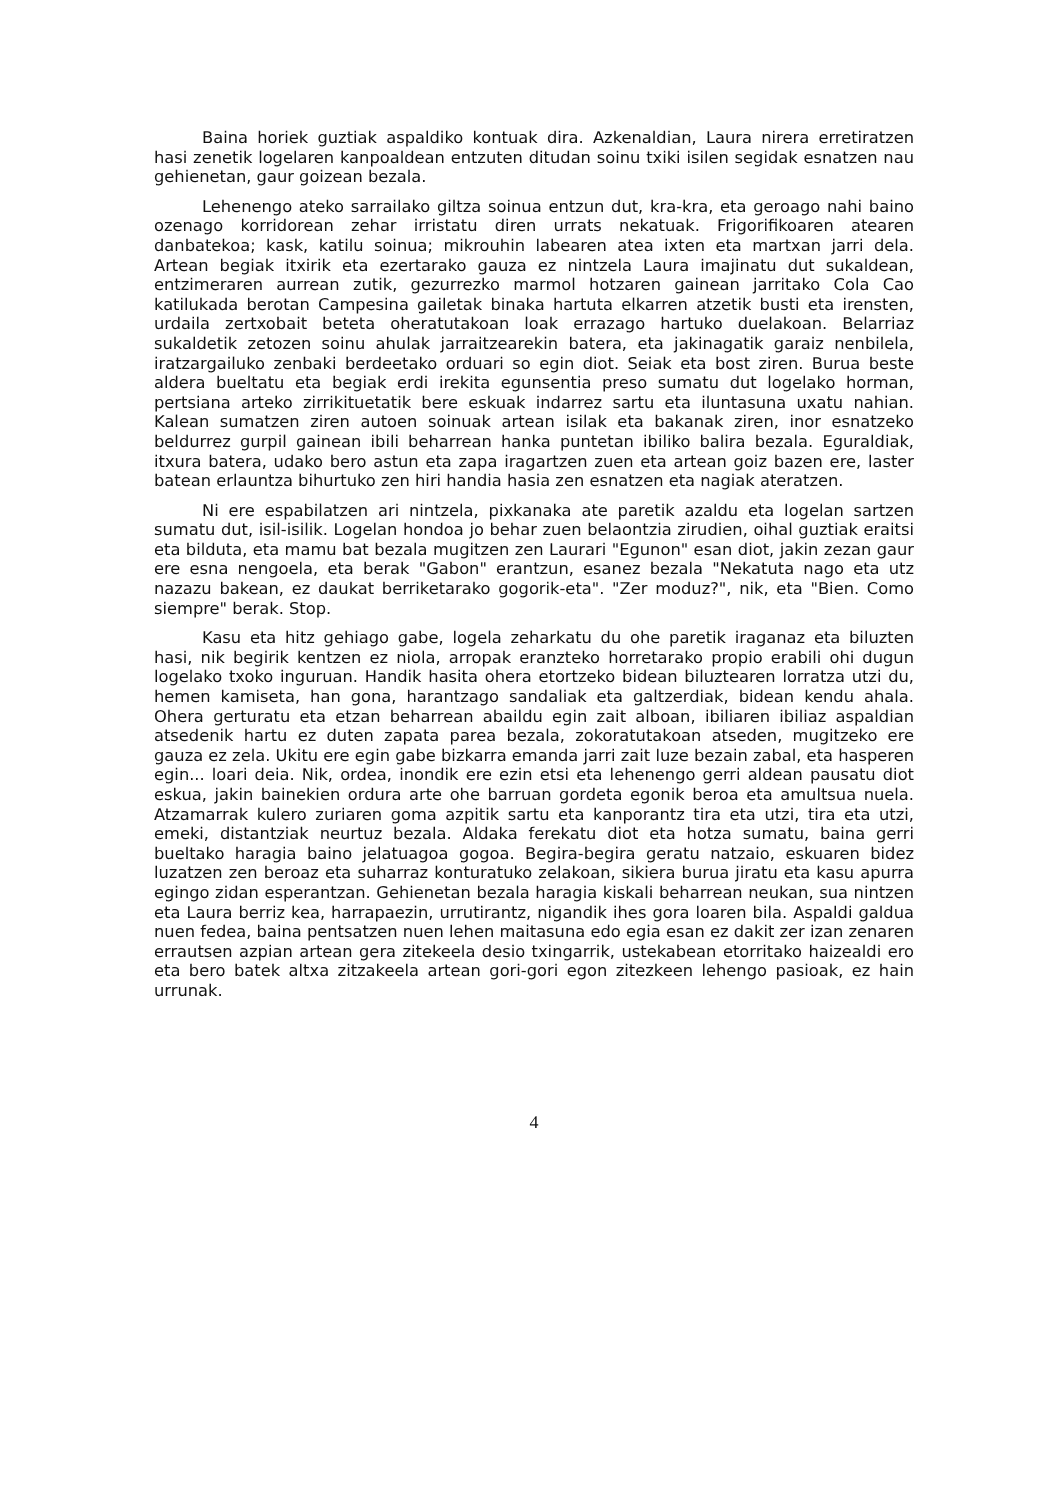Baina horiek guztiak aspaldiko kontuak dira. Azkenaldian, Laura nirera erretiratzen hasi zenetik logelaren kanpoaldean entzuten ditudan soinu txiki isilen segidak esnatzen nau gehienetan, gaur goizean bezala.
Lehenengo ateko sarrailako giltza soinua entzun dut, kra-kra, eta geroago nahi baino ozenago korridorean zehar irristatu diren urrats nekatuak. Frigorifikoaren atearen danbatekoa; kask, katilu soinua; mikrouhin labearen atea ixten eta martxan jarri dela. Artean begiak itxirik eta ezertarako gauza ez nintzela Laura imajinatu dut sukaldean, entzimeraren aurrean zutik, gezurrezko marmol hotzaren gainean jarritako Cola Cao katilukada berotan Campesina gailetak binaka hartuta elkarren atzetik busti eta irensten, urdaila zertxobait beteta oheratutakoan loak errazago hartuko duelakoan. Belarriaz sukaldetik zetozen soinu ahulak jarraitzearekin batera, eta jakinagatik garaiz nenbilela, iratzargailuko zenbaki berdeetako orduari so egin diot. Seiak eta bost ziren. Burua beste aldera bueltatu eta begiak erdi irekita egunsentia preso sumatu dut logelako horman, pertsiana arteko zirrikituetatik bere eskuak indarrez sartu eta iluntasuna uxatu nahian. Kalean sumatzen ziren autoen soinuak artean isilak eta bakanak ziren, inor esnatzeko beldurrez gurpil gainean ibili beharrean hanka puntetan ibiliko balira bezala. Eguraldiak, itxura batera, udako bero astun eta zapa iragartzen zuen eta artean goiz bazen ere, laster batean erlauntza bihurtuko zen hiri handia hasia zen esnatzen eta nagiak ateratzen.
Ni ere espabilatzen ari nintzela, pixkanaka ate paretik azaldu eta logelan sartzen sumatu dut, isil-isilik. Logelan hondoa jo behar zuen belaontzia zirudien, oihal guztiak eraitsi eta bilduta, eta mamu bat bezala mugitzen zen Laurari "Egunon" esan diot, jakin zezan gaur ere esna nengoela, eta berak "Gabon" erantzun, esanez bezala "Nekatuta nago eta utz nazazu bakean, ez daukat berriketarako gogorik-eta". "Zer moduz?", nik, eta "Bien. Como siempre" berak. Stop.
Kasu eta hitz gehiago gabe, logela zeharkatu du ohe paretik iraganaz eta biluzten hasi, nik begirik kentzen ez niola, arropak eranzteko horretarako propio erabili ohi dugun logelako txoko inguruan. Handik hasita ohera etortzeko bidean biluztearen lorratza utzi du, hemen kamiseta, han gona, harantzago sandaliak eta galtzerdiak, bidean kendu ahala. Ohera gerturatu eta etzan beharrean abaildu egin zait alboan, ibiliaren ibiliaz aspaldian atsedenik hartu ez duten zapata parea bezala, zokoratutakoan atseden, mugitzeko ere gauza ez zela. Ukitu ere egin gabe bizkarra emanda jarri zait luze bezain zabal, eta hasperen egin... loari deia. Nik, ordea, inondik ere ezin etsi eta lehenengo gerri aldean pausatu diot eskua, jakin bainekien ordura arte ohe barruan gordeta egonik beroa eta amultsua nuela. Atzamarrak kulero zuriaren goma azpitik sartu eta kanporantz tira eta utzi, tira eta utzi, emeki, distantziak neurtuz bezala. Aldaka ferekatu diot eta hotza sumatu, baina gerri bueltako haragia baino jelatuagoa gogoa. Begira-begira geratu natzaio, eskuaren bidez luzatzen zen beroaz eta suharraz konturatuko zelakoan, sikiera burua jiratu eta kasu apurra egingo zidan esperantzan. Gehienetan bezala haragia kiskali beharrean neukan, sua nintzen eta Laura berriz kea, harrapaezin, urrutirantz, nigandik ihes gora loaren bila. Aspaldi galdua nuen fedea, baina pentsatzen nuen lehen maitasuna edo egia esan ez dakit zer izan zenaren errautsen azpian artean gera zitekeela desio txingarrik, ustekabean etorritako haizealdi ero eta bero batek altxa zitzakeela artean gori-gori egon zitezkeen lehengo pasioak, ez hain urrunak.
4